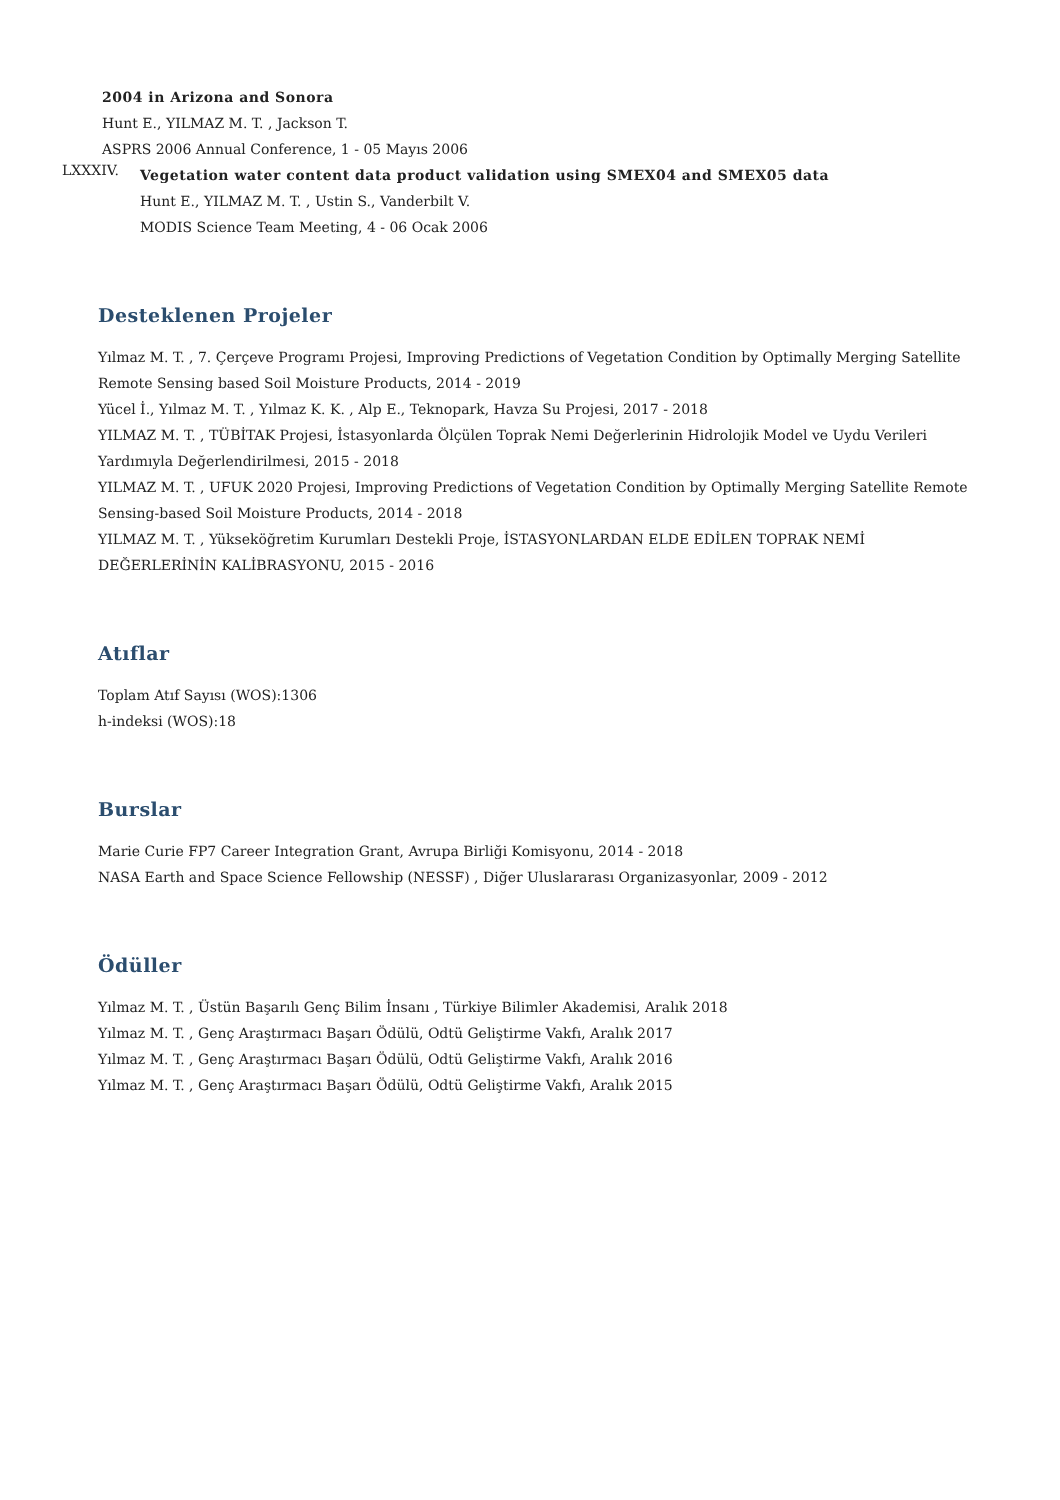2004 in Arizona and Sonora
Hunt E., YILMAZ M. T. , Jackson T.
ASPRS 2006 Annual Conference, 1 - 05 Mayıs 2006
LXXXIV.
Vegetation water content data product validation using SMEX04 and SMEX05 data
Hunt E., YILMAZ M. T. , Ustin S., Vanderbilt V.
MODIS Science Team Meeting, 4 - 06 Ocak 2006
Desteklenen Projeler
Yılmaz M. T. , 7. Çerçeve Programı Projesi, Improving Predictions of Vegetation Condition by Optimally Merging Satellite Remote Sensing based Soil Moisture Products, 2014 - 2019
Yücel İ., Yılmaz M. T. , Yılmaz K. K. , Alp E., Teknopark, Havza Su Projesi, 2017 - 2018
YILMAZ M. T. , TÜBİTAK Projesi, İstasyonlarda Ölçülen Toprak Nemi Değerlerinin Hidrolojik Model ve Uydu Verileri Yardımıyla Değerlendirilmesi, 2015 - 2018
YILMAZ M. T. , UFUK 2020 Projesi, Improving Predictions of Vegetation Condition by Optimally Merging Satellite Remote Sensing-based Soil Moisture Products, 2014 - 2018
YILMAZ M. T. , Yükseköğretim Kurumları Destekli Proje, İSTASYONLARDAN ELDE EDİLEN TOPRAK NEMİ DEĞERLERİNİN KALİBRASYONU, 2015 - 2016
Atıflar
Toplam Atıf Sayısı (WOS):1306
h-indeksi (WOS):18
Burslar
Marie Curie FP7 Career Integration Grant, Avrupa Birliği Komisyonu, 2014 - 2018
NASA Earth and Space Science Fellowship (NESSF) , Diğer Uluslararası Organizasyonlar, 2009 - 2012
Ödüller
Yılmaz M. T. , Üstün Başarılı Genç Bilim İnsanı , Türkiye Bilimler Akademisi, Aralık 2018
Yılmaz M. T. , Genç Araştırmacı Başarı Ödülü, Odtü Geliştirme Vakfı, Aralık 2017
Yılmaz M. T. , Genç Araştırmacı Başarı Ödülü, Odtü Geliştirme Vakfı, Aralık 2016
Yılmaz M. T. , Genç Araştırmacı Başarı Ödülü, Odtü Geliştirme Vakfı, Aralık 2015